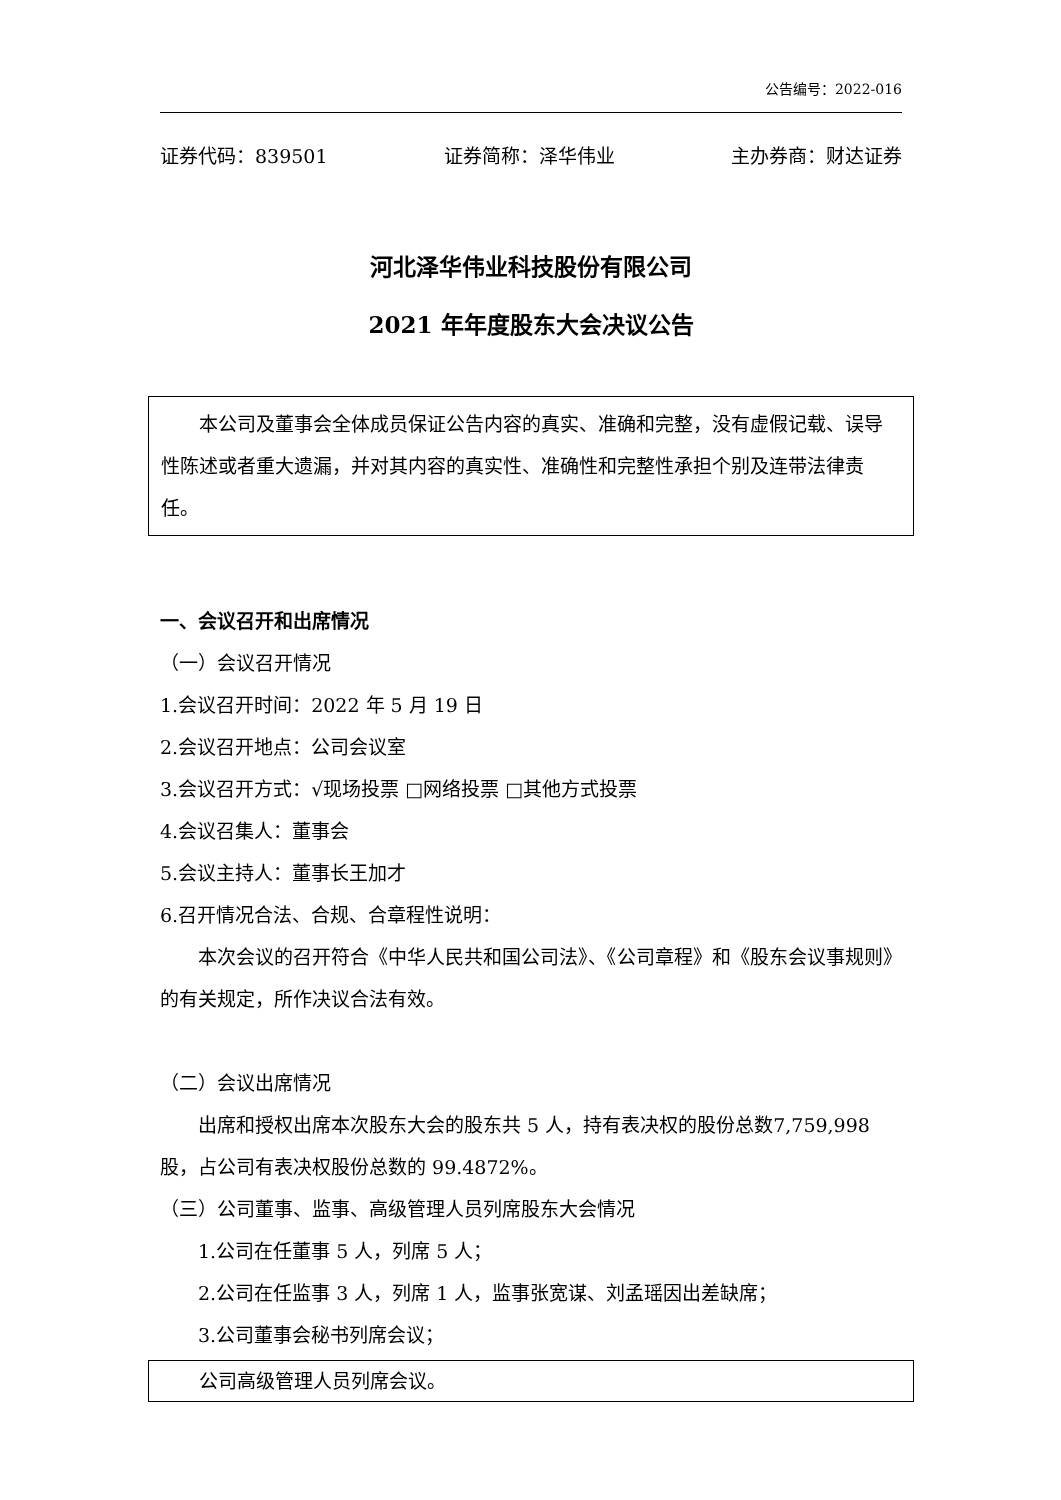公告编号：2022-016
证券代码：839501 证券简称：泽华伟业 主办券商：财达证券
河北泽华伟业科技股份有限公司
2021 年年度股东大会决议公告
本公司及董事会全体成员保证公告内容的真实、准确和完整，没有虚假记载、误导性陈述或者重大遗漏，并对其内容的真实性、准确性和完整性承担个别及连带法律责任。
一、会议召开和出席情况
（一）会议召开情况
1.会议召开时间：2022 年 5 月 19 日
2.会议召开地点：公司会议室
3.会议召开方式：√现场投票 □网络投票 □其他方式投票
4.会议召集人：董事会
5.会议主持人：董事长王加才
6.召开情况合法、合规、合章程性说明：
本次会议的召开符合《中华人民共和国公司法》、《公司章程》和《股东会议事规则》的有关规定，所作决议合法有效。
（二）会议出席情况
出席和授权出席本次股东大会的股东共 5 人，持有表决权的股份总数7,759,998 股，占公司有表决权股份总数的 99.4872%。
（三）公司董事、监事、高级管理人员列席股东大会情况
1.公司在任董事 5 人，列席 5 人；
2.公司在任监事 3 人，列席 1 人，监事张宽谋、刘孟瑶因出差缺席；
3.公司董事会秘书列席会议；
公司高级管理人员列席会议。